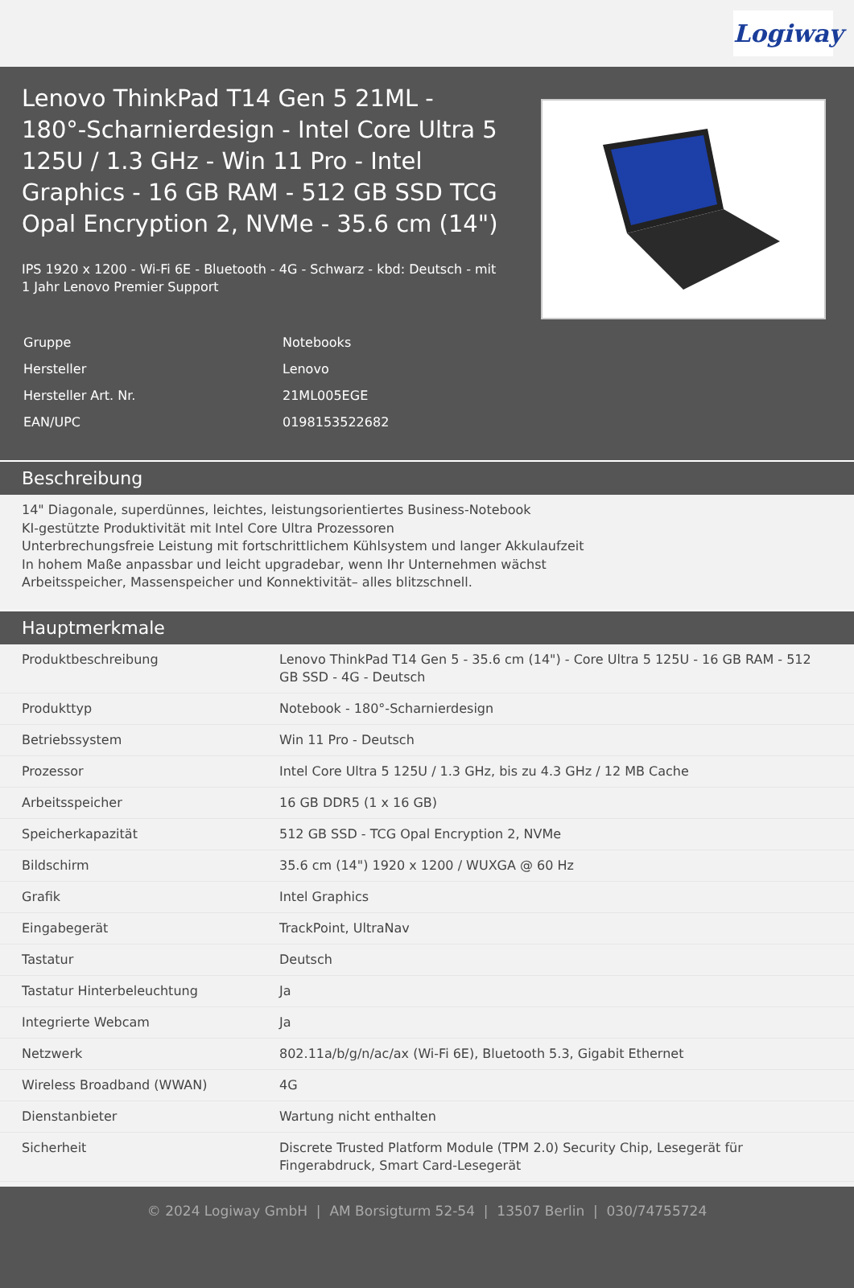Logiway
Lenovo ThinkPad T14 Gen 5 21ML - 180°-Scharnierdesign - Intel Core Ultra 5 125U / 1.3 GHz - Win 11 Pro - Intel Graphics - 16 GB RAM - 512 GB SSD TCG Opal Encryption 2, NVMe - 35.6 cm (14")
IPS 1920 x 1200 - Wi-Fi 6E - Bluetooth - 4G - Schwarz - kbd: Deutsch - mit 1 Jahr Lenovo Premier Support
| Gruppe | Notebooks |
| Hersteller | Lenovo |
| Hersteller Art. Nr. | 21ML005EGE |
| EAN/UPC | 0198153522682 |
Beschreibung
14" Diagonale, superdünnes, leichtes, leistungsorientiertes Business-Notebook
KI-gestützte Produktivität mit Intel Core Ultra Prozessoren
Unterbrechungsfreie Leistung mit fortschrittlichem Kühlsystem und langer Akkulaufzeit
In hohem Maße anpassbar und leicht upgradebar, wenn Ihr Unternehmen wächst
Arbeitsspeicher, Massenspeicher und Konnektivität– alles blitzschnell.
Hauptmerkmale
| Produktbeschreibung | Lenovo ThinkPad T14 Gen 5 - 35.6 cm (14") - Core Ultra 5 125U - 16 GB RAM - 512 GB SSD - 4G - Deutsch |
| Produkttyp | Notebook - 180°-Scharnierdesign |
| Betriebssystem | Win 11 Pro - Deutsch |
| Prozessor | Intel Core Ultra 5 125U / 1.3 GHz, bis zu 4.3 GHz / 12 MB Cache |
| Arbeitsspeicher | 16 GB DDR5 (1 x 16 GB) |
| Speicherkapazität | 512 GB SSD - TCG Opal Encryption 2, NVMe |
| Bildschirm | 35.6 cm (14") 1920 x 1200 / WUXGA @ 60 Hz |
| Grafik | Intel Graphics |
| Eingabegerät | TrackPoint, UltraNav |
| Tastatur | Deutsch |
| Tastatur Hinterbeleuchtung | Ja |
| Integrierte Webcam | Ja |
| Netzwerk | 802.11a/b/g/n/ac/ax (Wi-Fi 6E), Bluetooth 5.3, Gigabit Ethernet |
| Wireless Broadband (WWAN) | 4G |
| Dienstanbieter | Wartung nicht enthalten |
| Sicherheit | Discrete Trusted Platform Module (TPM 2.0) Security Chip, Lesegerät für Fingerabdruck, Smart Card-Lesegerät |
© 2024 Logiway GmbH | AM Borsigturm 52-54 | 13507 Berlin | 030/74755724